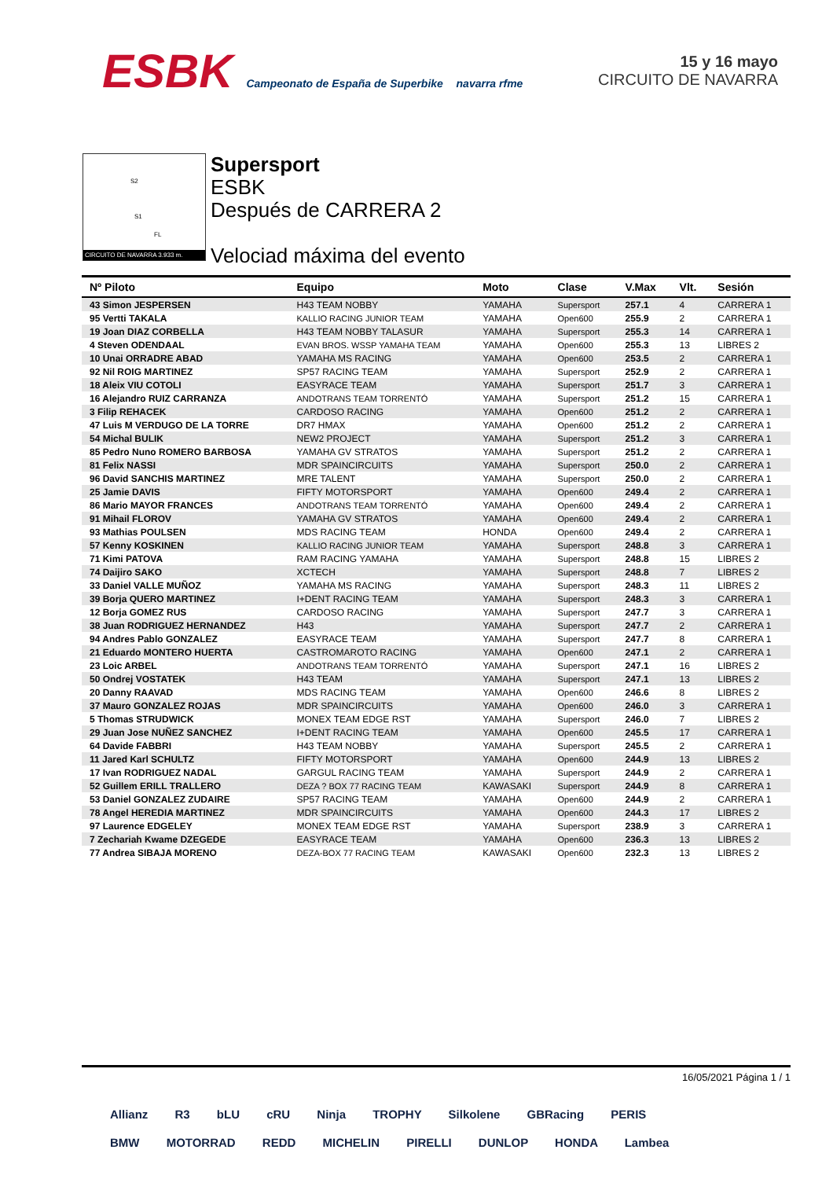ESBK Campeonato de España de Superbike navarra rfme
15 y 16 mayo
CIRCUITO DE NAVARRA
S2
S1
FL
CIRCUITO DE NAVARRA 3.933 m.
Supersport
ESBK
Después de CARRERA 2
Velociad máxima del evento
| Nº Piloto | Equipo | Moto | Clase | V.Max | Vlt. | Sesión |
| --- | --- | --- | --- | --- | --- | --- |
| 43 Simon JESPERSEN | H43 TEAM NOBBY | YAMAHA | Supersport | 257.1 | 4 | CARRERA 1 |
| 95 Vertti TAKALA | KALLIO RACING JUNIOR TEAM | YAMAHA | Open600 | 255.9 | 2 | CARRERA 1 |
| 19 Joan DIAZ CORBELLA | H43 TEAM NOBBY TALASUR | YAMAHA | Supersport | 255.3 | 14 | CARRERA 1 |
| 4 Steven ODENDAAL | EVAN BROS. WSSP YAMAHA TEAM | YAMAHA | Open600 | 255.3 | 13 | LIBRES 2 |
| 10 Unai ORRADRE ABAD | YAMAHA MS RACING | YAMAHA | Open600 | 253.5 | 2 | CARRERA 1 |
| 92 Nil ROIG MARTINEZ | SP57 RACING TEAM | YAMAHA | Supersport | 252.9 | 2 | CARRERA 1 |
| 18 Aleix VIU COTOLI | EASYRACE TEAM | YAMAHA | Supersport | 251.7 | 3 | CARRERA 1 |
| 16 Alejandro RUIZ CARRANZA | ANDOTRANS TEAM TORRENTÓ | YAMAHA | Supersport | 251.2 | 15 | CARRERA 1 |
| 3 Filip REHACEK | CARDOSO RACING | YAMAHA | Open600 | 251.2 | 2 | CARRERA 1 |
| 47 Luis M VERDUGO DE LA TORRE | DR7 HMAX | YAMAHA | Open600 | 251.2 | 2 | CARRERA 1 |
| 54 Michal BULIK | NEW2 PROJECT | YAMAHA | Supersport | 251.2 | 3 | CARRERA 1 |
| 85 Pedro Nuno ROMERO BARBOSA | YAMAHA GV STRATOS | YAMAHA | Supersport | 251.2 | 2 | CARRERA 1 |
| 81 Felix NASSI | MDR SPAINCIRCUITS | YAMAHA | Supersport | 250.0 | 2 | CARRERA 1 |
| 96 David SANCHIS MARTINEZ | MRE TALENT | YAMAHA | Supersport | 250.0 | 2 | CARRERA 1 |
| 25 Jamie DAVIS | FIFTY MOTORSPORT | YAMAHA | Open600 | 249.4 | 2 | CARRERA 1 |
| 86 Mario MAYOR FRANCES | ANDOTRANS TEAM TORRENTÓ | YAMAHA | Open600 | 249.4 | 2 | CARRERA 1 |
| 91 Mihail FLOROV | YAMAHA GV STRATOS | YAMAHA | Open600 | 249.4 | 2 | CARRERA 1 |
| 93 Mathias POULSEN | MDS RACING TEAM | HONDA | Open600 | 249.4 | 2 | CARRERA 1 |
| 57 Kenny KOSKINEN | KALLIO RACING JUNIOR TEAM | YAMAHA | Supersport | 248.8 | 3 | CARRERA 1 |
| 71 Kimi PATOVA | RAM RACING YAMAHA | YAMAHA | Supersport | 248.8 | 15 | LIBRES 2 |
| 74 Daijiro SAKO | XCTECH | YAMAHA | Supersport | 248.8 | 7 | LIBRES 2 |
| 33 Daniel VALLE MUÑOZ | YAMAHA MS RACING | YAMAHA | Supersport | 248.3 | 11 | LIBRES 2 |
| 39 Borja QUERO MARTINEZ | I+DENT RACING TEAM | YAMAHA | Supersport | 248.3 | 3 | CARRERA 1 |
| 12 Borja GOMEZ RUS | CARDOSO RACING | YAMAHA | Supersport | 247.7 | 3 | CARRERA 1 |
| 38 Juan RODRIGUEZ HERNANDEZ | H43 | YAMAHA | Supersport | 247.7 | 2 | CARRERA 1 |
| 94 Andres Pablo GONZALEZ | EASYRACE TEAM | YAMAHA | Supersport | 247.7 | 8 | CARRERA 1 |
| 21 Eduardo MONTERO HUERTA | CASTROMAROTO RACING | YAMAHA | Open600 | 247.1 | 2 | CARRERA 1 |
| 23 Loic ARBEL | ANDOTRANS TEAM TORRENTÓ | YAMAHA | Supersport | 247.1 | 16 | LIBRES 2 |
| 50 Ondrej VOSTATEK | H43 TEAM | YAMAHA | Supersport | 247.1 | 13 | LIBRES 2 |
| 20 Danny RAAVAD | MDS RACING TEAM | YAMAHA | Open600 | 246.6 | 8 | LIBRES 2 |
| 37 Mauro GONZALEZ ROJAS | MDR SPAINCIRCUITS | YAMAHA | Open600 | 246.0 | 3 | CARRERA 1 |
| 5 Thomas STRUDWICK | MONEX TEAM EDGE RST | YAMAHA | Supersport | 246.0 | 7 | LIBRES 2 |
| 29 Juan Jose NUÑEZ SANCHEZ | I+DENT RACING TEAM | YAMAHA | Open600 | 245.5 | 17 | CARRERA 1 |
| 64 Davide FABBRI | H43 TEAM NOBBY | YAMAHA | Supersport | 245.5 | 2 | CARRERA 1 |
| 11 Jared Karl SCHULTZ | FIFTY MOTORSPORT | YAMAHA | Open600 | 244.9 | 13 | LIBRES 2 |
| 17 Ivan RODRIGUEZ NADAL | GARGUL RACING TEAM | YAMAHA | Supersport | 244.9 | 2 | CARRERA 1 |
| 52 Guillem ERILL TRALLERO | DEZA ? BOX 77 RACING TEAM | KAWASAKI | Supersport | 244.9 | 8 | CARRERA 1 |
| 53 Daniel GONZALEZ ZUDAIRE | SP57 RACING TEAM | YAMAHA | Open600 | 244.9 | 2 | CARRERA 1 |
| 78 Angel HEREDIA MARTINEZ | MDR SPAINCIRCUITS | YAMAHA | Open600 | 244.3 | 17 | LIBRES 2 |
| 97 Laurence EDGELEY | MONEX TEAM EDGE RST | YAMAHA | Supersport | 238.9 | 3 | CARRERA 1 |
| 7 Zechariah Kwame DZEGEDE | EASYRACE TEAM | YAMAHA | Open600 | 236.3 | 13 | LIBRES 2 |
| 77 Andrea SIBAJA MORENO | DEZA-BOX 77 RACING TEAM | KAWASAKI | Open600 | 232.3 | 13 | LIBRES 2 |
16/05/2021 Página 1 / 1
Allianz R3 bLU cRU Ninja TROPHY Silkolene GBRacing PERIS
BMW MOTORRAD REDD MICHELIN PIRELLI DUNLOP HONDA Lambea